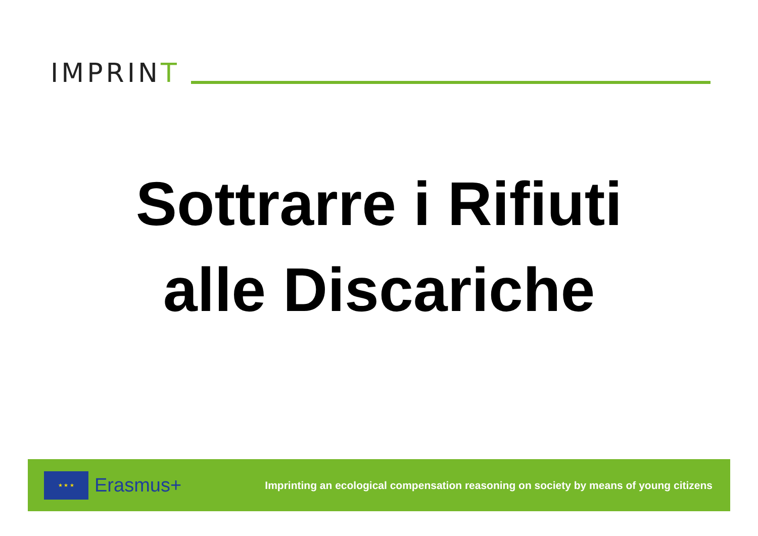IMPRINT
Sottrarre i Rifiuti
alle Discariche
★ ★ ★
Erasmus+
Imprinting an ecological compensation reasoning on society by means of young citizens